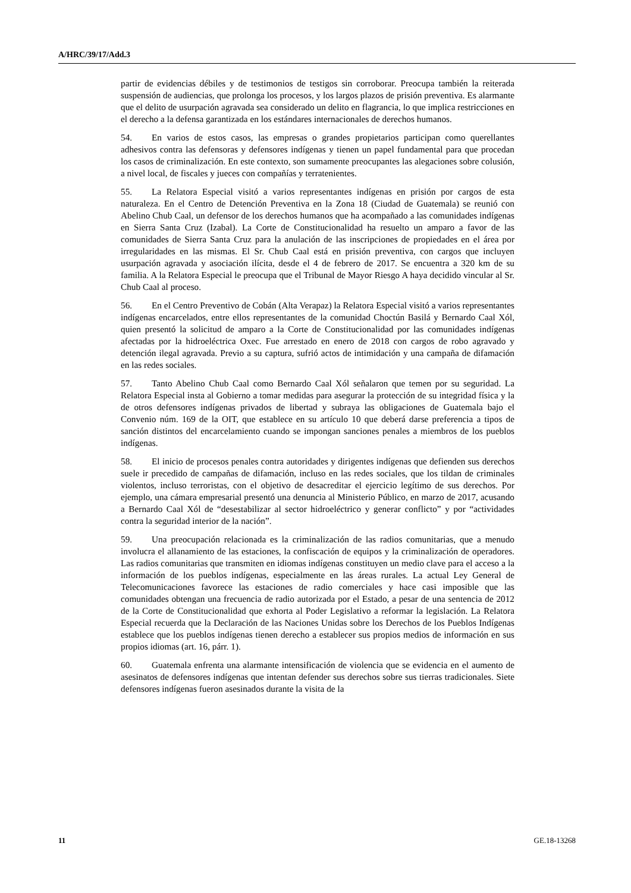A/HRC/39/17/Add.3
partir de evidencias débiles y de testimonios de testigos sin corroborar. Preocupa también la reiterada suspensión de audiencias, que prolonga los procesos, y los largos plazos de prisión preventiva. Es alarmante que el delito de usurpación agravada sea considerado un delito en flagrancia, lo que implica restricciones en el derecho a la defensa garantizada en los estándares internacionales de derechos humanos.
54. En varios de estos casos, las empresas o grandes propietarios participan como querellantes adhesivos contra las defensoras y defensores indígenas y tienen un papel fundamental para que procedan los casos de criminalización. En este contexto, son sumamente preocupantes las alegaciones sobre colusión, a nivel local, de fiscales y jueces con compañías y terratenientes.
55. La Relatora Especial visitó a varios representantes indígenas en prisión por cargos de esta naturaleza. En el Centro de Detención Preventiva en la Zona 18 (Ciudad de Guatemala) se reunió con Abelino Chub Caal, un defensor de los derechos humanos que ha acompañado a las comunidades indígenas en Sierra Santa Cruz (Izabal). La Corte de Constitucionalidad ha resuelto un amparo a favor de las comunidades de Sierra Santa Cruz para la anulación de las inscripciones de propiedades en el área por irregularidades en las mismas. El Sr. Chub Caal está en prisión preventiva, con cargos que incluyen usurpación agravada y asociación ilícita, desde el 4 de febrero de 2017. Se encuentra a 320 km de su familia. A la Relatora Especial le preocupa que el Tribunal de Mayor Riesgo A haya decidido vincular al Sr. Chub Caal al proceso.
56. En el Centro Preventivo de Cobán (Alta Verapaz) la Relatora Especial visitó a varios representantes indígenas encarcelados, entre ellos representantes de la comunidad Choctún Basilá y Bernardo Caal Xól, quien presentó la solicitud de amparo a la Corte de Constitucionalidad por las comunidades indígenas afectadas por la hidroeléctrica Oxec. Fue arrestado en enero de 2018 con cargos de robo agravado y detención ilegal agravada. Previo a su captura, sufrió actos de intimidación y una campaña de difamación en las redes sociales.
57. Tanto Abelino Chub Caal como Bernardo Caal Xól señalaron que temen por su seguridad. La Relatora Especial insta al Gobierno a tomar medidas para asegurar la protección de su integridad física y la de otros defensores indígenas privados de libertad y subraya las obligaciones de Guatemala bajo el Convenio núm. 169 de la OIT, que establece en su artículo 10 que deberá darse preferencia a tipos de sanción distintos del encarcelamiento cuando se impongan sanciones penales a miembros de los pueblos indígenas.
58. El inicio de procesos penales contra autoridades y dirigentes indígenas que defienden sus derechos suele ir precedido de campañas de difamación, incluso en las redes sociales, que los tildan de criminales violentos, incluso terroristas, con el objetivo de desacreditar el ejercicio legítimo de sus derechos. Por ejemplo, una cámara empresarial presentó una denuncia al Ministerio Público, en marzo de 2017, acusando a Bernardo Caal Xól de “desestabilizar al sector hidroeléctrico y generar conflicto” y por “actividades contra la seguridad interior de la nación”.
59. Una preocupación relacionada es la criminalización de las radios comunitarias, que a menudo involucra el allanamiento de las estaciones, la confiscación de equipos y la criminalización de operadores. Las radios comunitarias que transmiten en idiomas indígenas constituyen un medio clave para el acceso a la información de los pueblos indígenas, especialmente en las áreas rurales. La actual Ley General de Telecomunicaciones favorece las estaciones de radio comerciales y hace casi imposible que las comunidades obtengan una frecuencia de radio autorizada por el Estado, a pesar de una sentencia de 2012 de la Corte de Constitucionalidad que exhorta al Poder Legislativo a reformar la legislación. La Relatora Especial recuerda que la Declaración de las Naciones Unidas sobre los Derechos de los Pueblos Indígenas establece que los pueblos indígenas tienen derecho a establecer sus propios medios de información en sus propios idiomas (art. 16, párr. 1).
60. Guatemala enfrenta una alarmante intensificación de violencia que se evidencia en el aumento de asesinatos de defensores indígenas que intentan defender sus derechos sobre sus tierras tradicionales. Siete defensores indígenas fueron asesinados durante la visita de la
11 GE.18-13268